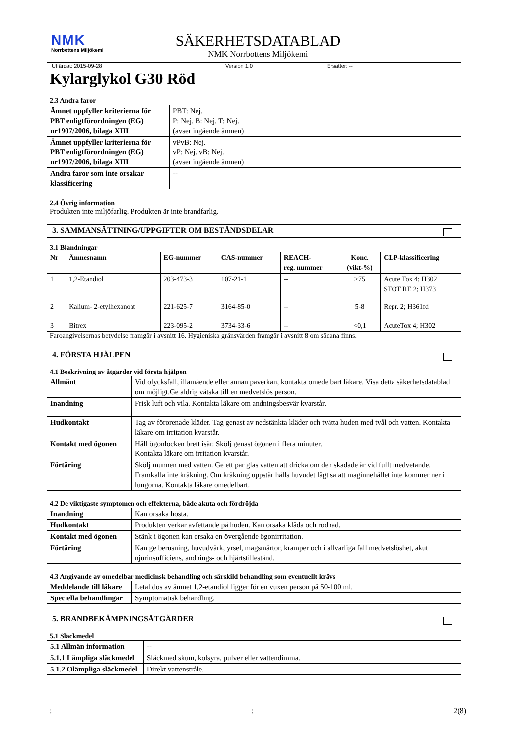NMK
Norrbottens Miljökemi
SÄKERHETSDATABLAD
NMK Norrbottens Miljökemi
Utfärdat: 2015-09-28 Version 1.0 Ersätter: --
Kylarglykol G30 Röd
2.3 Andra faror
| Ämnet uppfyller kriterierna för PBT enligtförordningen (EG) nr1907/2006, bilaga XIII | PBT: Nej. P: Nej. B: Nej. T: Nej. (avser ingående ämnen) |
| Ämnet uppfyller kriterierna för PBT enligtförordningen (EG) nr1907/2006, bilaga XIII | vPvB: Nej. vP: Nej. vB: Nej. (avser ingående ämnen) |
| Andra faror som inte orsakar klassificering | -- |
2.4 Övrig information
Produkten inte miljöfarlig. Produkten är inte brandfarlig.
3. SAMMANSÄTTNING/UPPGIFTER OM BESTÅNDSDELAR
3.1 Blandningar
| Nr | Ämnesnamn | EG-nummer | CAS-nummer | REACH- reg. nummer | Konc. (vikt-%) | CLP-klassificering |
| --- | --- | --- | --- | --- | --- | --- |
| 1 | 1,2-Etandiol | 203-473-3 | 107-21-1 | -- | >75 | Acute Tox 4; H302 STOT RE 2; H373 |
| 2 | Kalium- 2-etylhexanoat | 221-625-7 | 3164-85-0 | -- | 5-8 | Repr. 2; H361fd |
| 3 | Bitrex | 223-095-2 | 3734-33-6 | -- | <0,1 | AcuteTox 4; H302 |
Faroangivelsernas betydelse framgår i avsnitt 16. Hygieniska gränsvärden framgår i avsnitt 8 om sådana finns.
4. FÖRSTA HJÄLPEN
4.1 Beskrivning av åtgärder vid första hjälpen
| Allmänt | Vid olycksfall, illamående eller annan påverkan, kontakta omedelbart läkare. Visa detta säkerhetsdatablad om möjligt.Ge aldrig vätska till en medvetslös person. |
| Inandning | Frisk luft och vila. Kontakta läkare om andningsbesvär kvarstår. |
| Hudkontakt | Tag av förorenade kläder. Tag genast av nedstänkta kläder och tvätta huden med tvål och vatten. Kontakta läkare om irritation kvarstår. |
| Kontakt med ögonen | Håll ögonlocken brett isär. Skölj genast ögonen i flera minuter. Kontakta läkare om irritation kvarstår. |
| Förtäring | Skölj munnen med vatten. Ge ett par glas vatten att dricka om den skadade är vid fullt medvetande. Framkalla inte kräkning. Om kräkning uppstår hålls huvudet lågt så att maginnehållet inte kommer ner i lungorna. Kontakta läkare omedelbart. |
4.2 De viktigaste symptomen och effekterna, både akuta och fördröjda
| Inandning | Kan orsaka hosta. |
| Hudkontakt | Produkten verkar avfettande på huden. Kan orsaka klåda och rodnad. |
| Kontakt med ögonen | Stänk i ögonen kan orsaka en övergående ögonirritation. |
| Förtäring | Kan ge berusning, huvudvärk, yrsel, magsmärtor, kramper och i allvarliga fall medvetslöshet, akut njurinsufficiens, andnings- och hjärtstillestånd. |
4.3 Angivande av omedelbar medicinsk behandling och särskild behandling som eventuellt krävs
| Meddelande till läkare | Letal dos av ämnet 1,2-etandiol ligger för en vuxen person på 50-100 ml. |
| Speciella behandlingar | Symptomatisk behandling. |
5. BRANDBEKÄMPNINGSÅTGÄRDER
5.1 Släckmedel
| 5.1 Allmän information | -- |
| 5.1.1 Lämpliga släckmedel | Släckmed skum, kolsyra, pulver eller vattendimma. |
| 5.1.2 Olämpliga släckmedel | Direkt vattenstråle. |
:: 2(8)